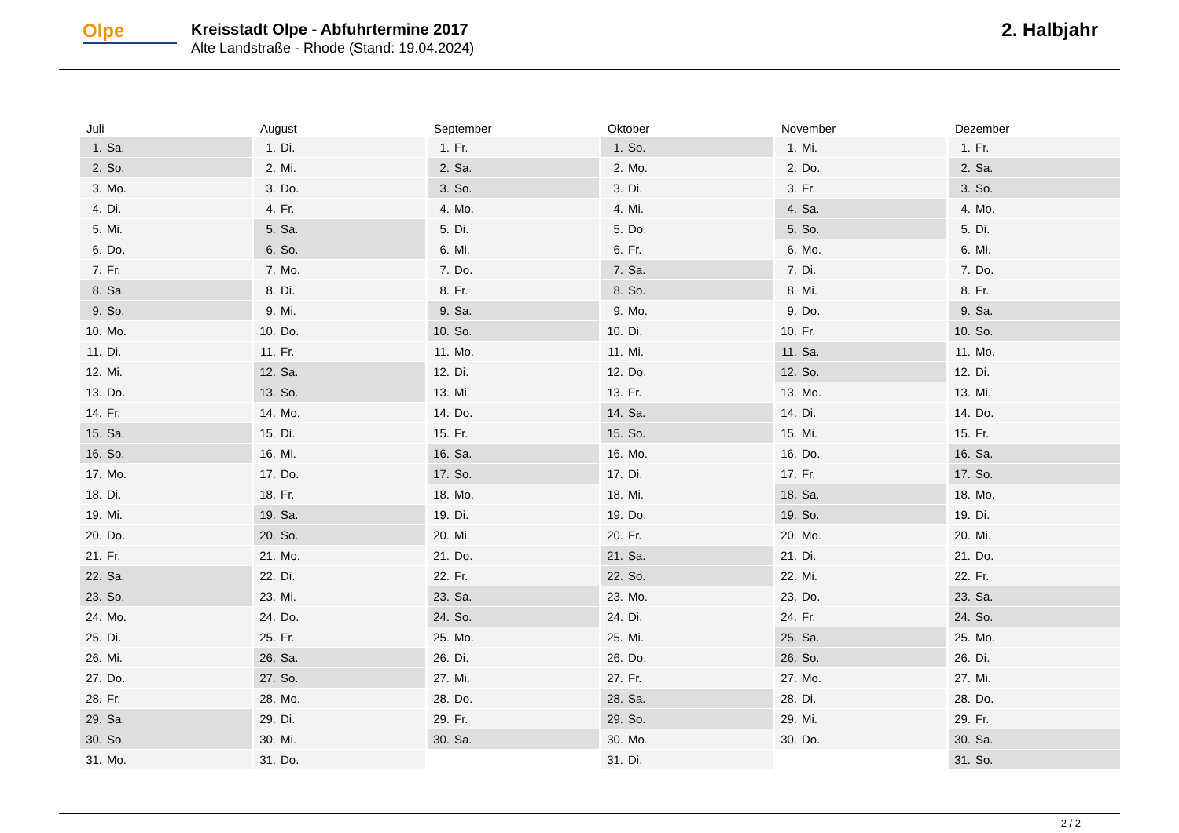Olpe
Kreisstadt Olpe - Abfuhrtermine 2017
Alte Landstraße - Rhode (Stand: 19.04.2024)
2. Halbjahr
| Juli | August | September | Oktober | November | Dezember |
| --- | --- | --- | --- | --- | --- |
| 1. Sa. | 1. Di. | 1. Fr. | 1. So. | 1. Mi. | 1. Fr. |
| 2. So. | 2. Mi. | 2. Sa. | 2. Mo. | 2. Do. | 2. Sa. |
| 3. Mo. | 3. Do. | 3. So. | 3. Di. | 3. Fr. | 3. So. |
| 4. Di. | 4. Fr. | 4. Mo. | 4. Mi. | 4. Sa. | 4. Mo. |
| 5. Mi. | 5. Sa. | 5. Di. | 5. Do. | 5. So. | 5. Di. |
| 6. Do. | 6. So. | 6. Mi. | 6. Fr. | 6. Mo. | 6. Mi. |
| 7. Fr. | 7. Mo. | 7. Do. | 7. Sa. | 7. Di. | 7. Do. |
| 8. Sa. | 8. Di. | 8. Fr. | 8. So. | 8. Mi. | 8. Fr. |
| 9. So. | 9. Mi. | 9. Sa. | 9. Mo. | 9. Do. | 9. Sa. |
| 10. Mo. | 10. Do. | 10. So. | 10. Di. | 10. Fr. | 10. So. |
| 11. Di. | 11. Fr. | 11. Mo. | 11. Mi. | 11. Sa. | 11. Mo. |
| 12. Mi. | 12. Sa. | 12. Di. | 12. Do. | 12. So. | 12. Di. |
| 13. Do. | 13. So. | 13. Mi. | 13. Fr. | 13. Mo. | 13. Mi. |
| 14. Fr. | 14. Mo. | 14. Do. | 14. Sa. | 14. Di. | 14. Do. |
| 15. Sa. | 15. Di. | 15. Fr. | 15. So. | 15. Mi. | 15. Fr. |
| 16. So. | 16. Mi. | 16. Sa. | 16. Mo. | 16. Do. | 16. Sa. |
| 17. Mo. | 17. Do. | 17. So. | 17. Di. | 17. Fr. | 17. So. |
| 18. Di. | 18. Fr. | 18. Mo. | 18. Mi. | 18. Sa. | 18. Mo. |
| 19. Mi. | 19. Sa. | 19. Di. | 19. Do. | 19. So. | 19. Di. |
| 20. Do. | 20. So. | 20. Mi. | 20. Fr. | 20. Mo. | 20. Mi. |
| 21. Fr. | 21. Mo. | 21. Do. | 21. Sa. | 21. Di. | 21. Do. |
| 22. Sa. | 22. Di. | 22. Fr. | 22. So. | 22. Mi. | 22. Fr. |
| 23. So. | 23. Mi. | 23. Sa. | 23. Mo. | 23. Do. | 23. Sa. |
| 24. Mo. | 24. Do. | 24. So. | 24. Di. | 24. Fr. | 24. So. |
| 25. Di. | 25. Fr. | 25. Mo. | 25. Mi. | 25. Sa. | 25. Mo. |
| 26. Mi. | 26. Sa. | 26. Di. | 26. Do. | 26. So. | 26. Di. |
| 27. Do. | 27. So. | 27. Mi. | 27. Fr. | 27. Mo. | 27. Mi. |
| 28. Fr. | 28. Mo. | 28. Do. | 28. Sa. | 28. Di. | 28. Do. |
| 29. Sa. | 29. Di. | 29. Fr. | 29. So. | 29. Mi. | 29. Fr. |
| 30. So. | 30. Mi. | 30. Sa. | 30. Mo. | 30. Do. | 30. Sa. |
| 31. Mo. | 31. Do. | | 31. Di. | | 31. So. |
2 / 2